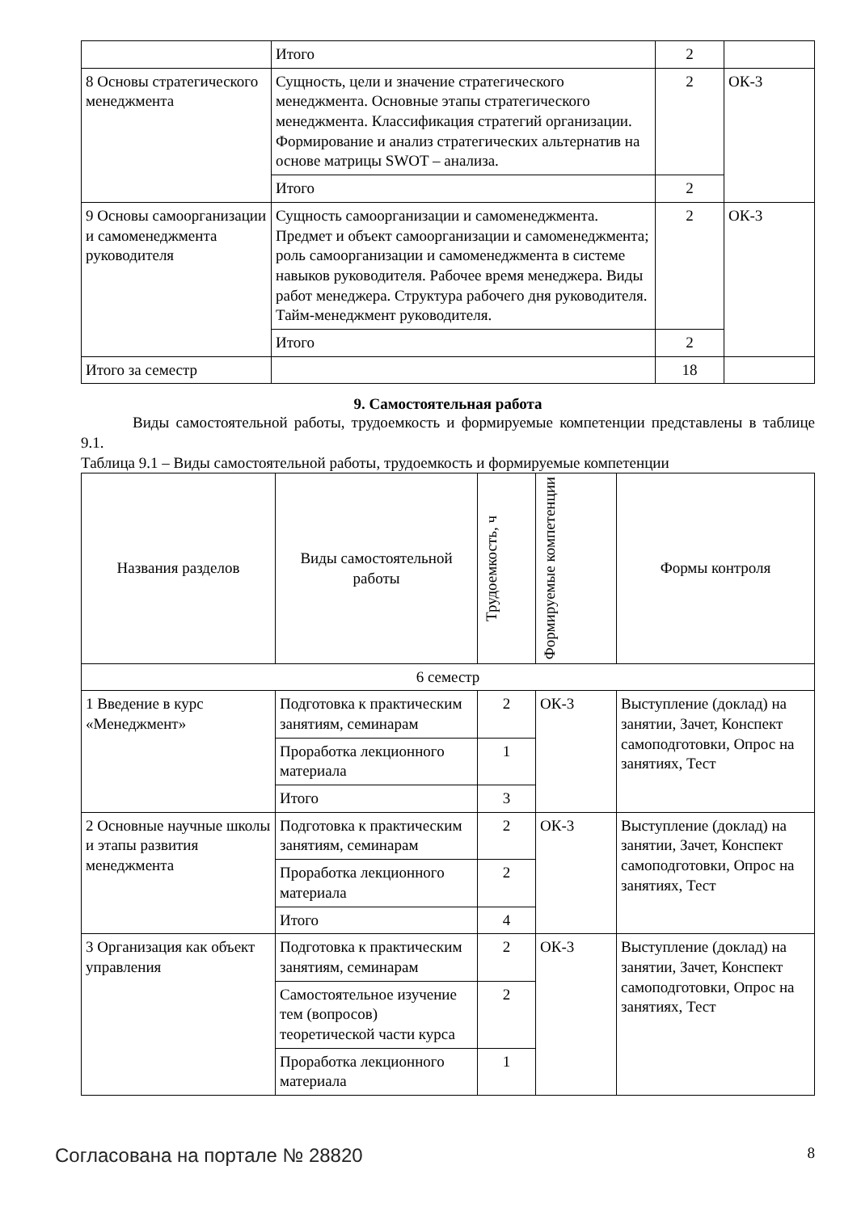| | Итого | 2 | |
| 8 Основы стратегического менеджмента | Сущность, цели и значение стратегического менеджмента. Основные этапы стратегического менеджмента. Классификация стратегий организации. Формирование и анализ стратегических альтернатив на основе матрицы SWOT – анализа. | 2 | ОК-3 |
| | Итого | 2 | |
| 9 Основы самоорганизации и самоменеджмента руководителя | Сущность самоорганизации и самоменеджмента. Предмет и объект самоорганизации и самоменеджмента; роль самоорганизации и самоменеджмента в системе навыков руководителя. Рабочее время менеджера. Виды работ менеджера. Структура рабочего дня руководителя. Тайм-менеджмент руководителя. | 2 | ОК-3 |
| | Итого | 2 | |
| Итого за семестр | | 18 | |
9. Самостоятельная работа
Виды самостоятельной работы, трудоемкость и формируемые компетенции представлены в таблице 9.1.
Таблица 9.1 – Виды самостоятельной работы, трудоемкость и формируемые компетенции
| Названия разделов | Виды самостоятельной работы | Трудоемкость, ч | Формируемые компетенции | Формы контроля |
| --- | --- | --- | --- | --- |
| 6 семестр | | | | |
| 1 Введение в курс «Менеджмент» | Подготовка к практическим занятиям, семинарам | 2 | ОК-3 | Выступление (доклад) на занятии, Зачет, Конспект самоподготовки, Опрос на занятиях, Тест |
| | Проработка лекционного материала | 1 | | |
| | Итого | 3 | | |
| 2 Основные научные школы и этапы развития менеджмента | Подготовка к практическим занятиям, семинарам | 2 | ОК-3 | Выступление (доклад) на занятии, Зачет, Конспект самоподготовки, Опрос на занятиях, Тест |
| | Проработка лекционного материала | 2 | | |
| | Итого | 4 | | |
| 3 Организация как объект управления | Подготовка к практическим занятиям, семинарам | 2 | ОК-3 | Выступление (доклад) на занятии, Зачет, Конспект самоподготовки, Опрос на занятиях, Тест |
| | Самостоятельное изучение тем (вопросов) теоретической части курса | 2 | | |
| | Проработка лекционного материала | 1 | | |
Согласована на портале № 28820 8